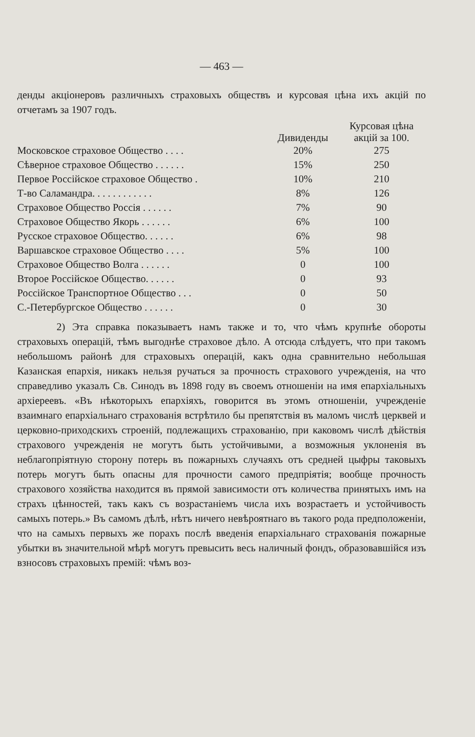— 463 —
денды акціонеровъ различныхъ страховыхъ обществъ и курсовая цѣна ихъ акцій по отчетамъ за 1907 годъ.
| | Дивиденды | Курсовая цѣна акцій за 100. |
| --- | --- | --- |
| Московское страховое Общество . . . . | 20% | 275 |
| Сѣверное страховое Общество . . . . . . | 15% | 250 |
| Первое Россійское страховое Общество . | 10% | 210 |
| Т-во Саламандра. . . . . . . . . . . . | 8% | 126 |
| Страховое Общество Россія . . . . . . | 7% | 90 |
| Страховое Общество Якорь . . . . . . | 6% | 100 |
| Русское страховое Общество. . . . . . | 6% | 98 |
| Варшавское страховое Общество . . . . | 5% | 100 |
| Страховое Общество Волга . . . . . . | 0 | 100 |
| Второе Россійское Общество. . . . . . | 0 | 93 |
| Россійское Транспортное Общество . . . | 0 | 50 |
| С.-Петербургское Общество . . . . . . | 0 | 30 |
2) Эта справка показываетъ намъ также и то, что чѣмъ крупнѣе обороты страховыхъ операцій, тѣмъ выгоднѣе страховое дѣло. А отсюда слѣдуетъ, что при такомъ небольшомъ районѣ для страховыхъ операцій, какъ одна сравнительно небольшая Казанская епархія, никакъ нельзя ручаться за прочность страхового учрежденія, на что справедливо указалъ Св. Синодъ въ 1898 году въ своемъ отношеніи на имя епархіальныхъ архіереевъ. «Въ нѣкоторыхъ епархіяхъ, говорится въ этомъ отношеніи, учрежденіе взаимнаго епархіальнаго страхованія встрѣтило бы препятствія въ маломъ числѣ церквей и церковно-приходскихъ строеній, подлежащихъ страхованію, при каковомъ числѣ дѣйствія страхового учрежденія не могутъ быть устойчивыми, а возможныя уклоненія въ неблагопріятную сторону потерь въ пожарныхъ случаяхъ отъ средней цыфры таковыхъ потерь могутъ быть опасны для прочности самого предпріятія; вообще прочность страхового хозяйства находится въ прямой зависимости отъ количества принятыхъ имъ на страхъ цѣнностей, такъ какъ съ возрастаніемъ числа ихъ возрастаетъ и устойчивость самыхъ потерь.» Въ самомъ дѣлѣ, нѣтъ ничего невѣроятнаго въ такого рода предположеніи, что на самыхъ первыхъ же порахъ послѣ введенія епархіальнаго страхованія пожарные убытки въ значительной мѣрѣ могутъ превысить весь наличный фондъ, образовавшійся изъ взносовъ страховыхъ премій: чѣмъ воз-